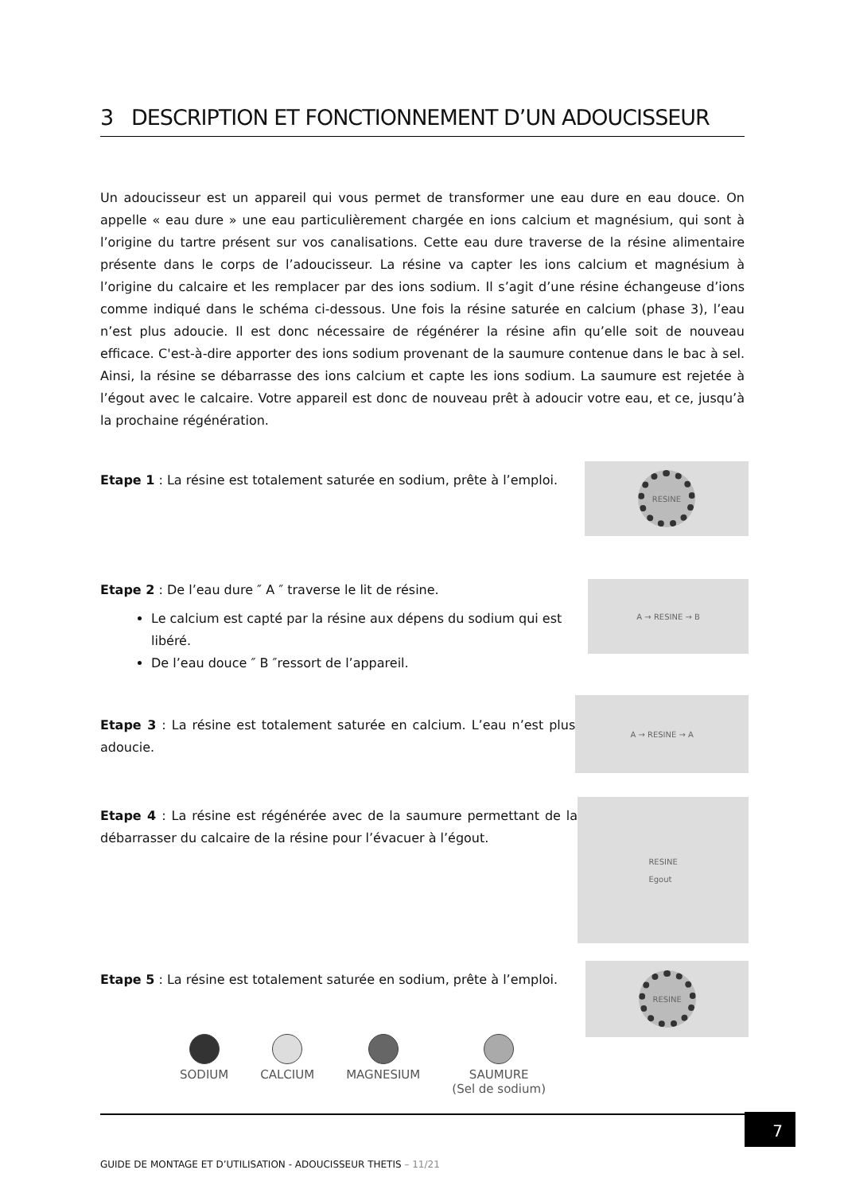3 DESCRIPTION ET FONCTIONNEMENT D’UN ADOUCISSEUR
Un adoucisseur est un appareil qui vous permet de transformer une eau dure en eau douce. On appelle « eau dure » une eau particulièrement chargée en ions calcium et magnésium, qui sont à l’origine du tartre présent sur vos canalisations. Cette eau dure traverse de la résine alimentaire présente dans le corps de l’adoucisseur. La résine va capter les ions calcium et magnésium à l’origine du calcaire et les remplacer par des ions sodium. Il s’agit d’une résine échangeuse d’ions comme indiqué dans le schéma ci-dessous. Une fois la résine saturée en calcium (phase 3), l’eau n’est plus adoucie. Il est donc nécessaire de régénérer la résine afin qu’elle soit de nouveau efficace. C'est-à-dire apporter des ions sodium provenant de la saumure contenue dans le bac à sel. Ainsi, la résine se débarrasse des ions calcium et capte les ions sodium. La saumure est rejetée à l’égout avec le calcaire. Votre appareil est donc de nouveau prêt à adoucir votre eau, et ce, jusqu’à la prochaine régénération.
Etape 1 : La résine est totalement saturée en sodium, prête à l’emploi.
RESINE
Etape 2 : De l’eau dure ″ A ″ traverse le lit de résine.
Le calcium est capté par la résine aux dépens du sodium qui est libéré.
De l’eau douce ″ B ″ressort de l’appareil.
A → RESINE → B
Etape 3 : La résine est totalement saturée en calcium. L’eau n’est plus adoucie.
A → RESINE → A
Etape 4 : La résine est régénérée avec de la saumure permettant de la débarrasser du calcaire de la résine pour l’évacuer à l’égout.
RESINE
Egout
Etape 5 : La résine est totalement saturée en sodium, prête à l’emploi.
RESINE
SODIUM CALCIUM MAGNESIUM SAUMURE
(Sel de sodium)
7
GUIDE DE MONTAGE ET D’UTILISATION - ADOUCISSEUR THETIS – 11/21